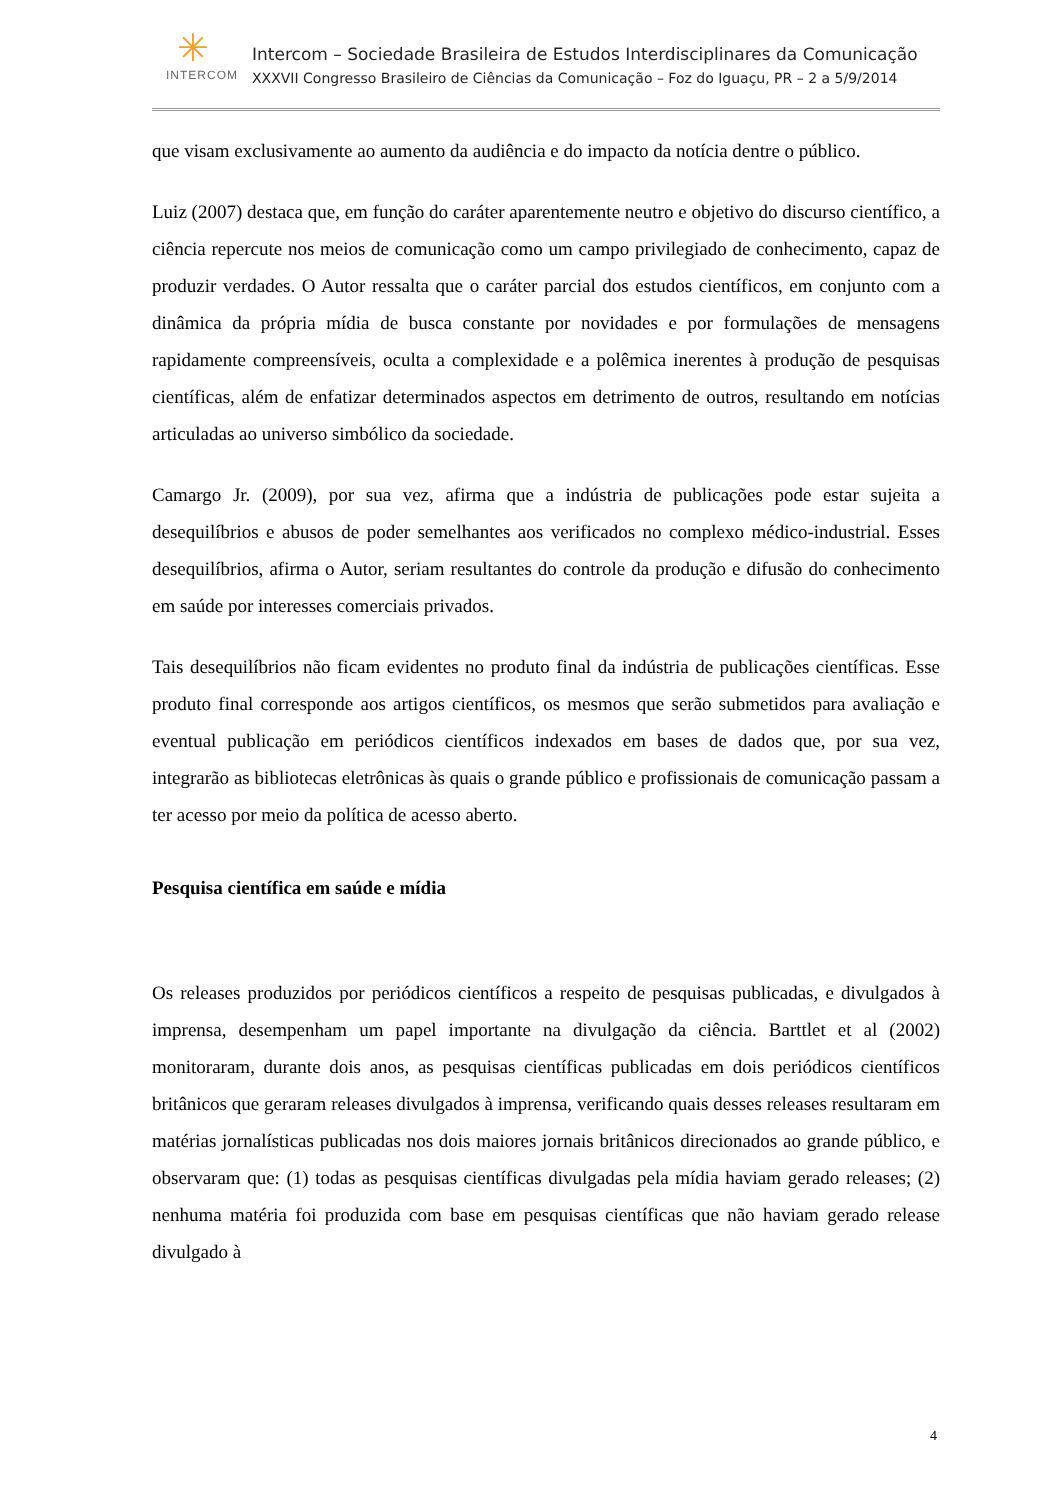✳
INTERCOM
Intercom – Sociedade Brasileira de Estudos Interdisciplinares da Comunicação
XXXVII Congresso Brasileiro de Ciências da Comunicação – Foz do Iguaçu, PR – 2 a 5/9/2014
que visam exclusivamente ao aumento da audiência e do impacto da notícia dentre o público.
Luiz (2007) destaca que, em função do caráter aparentemente neutro e objetivo do discurso científico, a ciência repercute nos meios de comunicação como um campo privilegiado de conhecimento, capaz de produzir verdades. O Autor ressalta que o caráter parcial dos estudos científicos, em conjunto com a dinâmica da própria mídia de busca constante por novidades e por formulações de mensagens rapidamente compreensíveis, oculta a complexidade e a polêmica inerentes à produção de pesquisas científicas, além de enfatizar determinados aspectos em detrimento de outros, resultando em notícias articuladas ao universo simbólico da sociedade.
Camargo Jr. (2009), por sua vez, afirma que a indústria de publicações pode estar sujeita a desequilíbrios e abusos de poder semelhantes aos verificados no complexo médico-industrial. Esses desequilíbrios, afirma o Autor, seriam resultantes do controle da produção e difusão do conhecimento em saúde por interesses comerciais privados.
Tais desequilíbrios não ficam evidentes no produto final da indústria de publicações científicas. Esse produto final corresponde aos artigos científicos, os mesmos que serão submetidos para avaliação e eventual publicação em periódicos científicos indexados em bases de dados que, por sua vez, integrarão as bibliotecas eletrônicas às quais o grande público e profissionais de comunicação passam a ter acesso por meio da política de acesso aberto.
Pesquisa científica em saúde e mídia
Os releases produzidos por periódicos científicos a respeito de pesquisas publicadas, e divulgados à imprensa, desempenham um papel importante na divulgação da ciência. Barttlet et al (2002) monitoraram, durante dois anos, as pesquisas científicas publicadas em dois periódicos científicos britânicos que geraram releases divulgados à imprensa, verificando quais desses releases resultaram em matérias jornalísticas publicadas nos dois maiores jornais britânicos direcionados ao grande público, e observaram que: (1) todas as pesquisas científicas divulgadas pela mídia haviam gerado releases; (2) nenhuma matéria foi produzida com base em pesquisas científicas que não haviam gerado release divulgado à
4